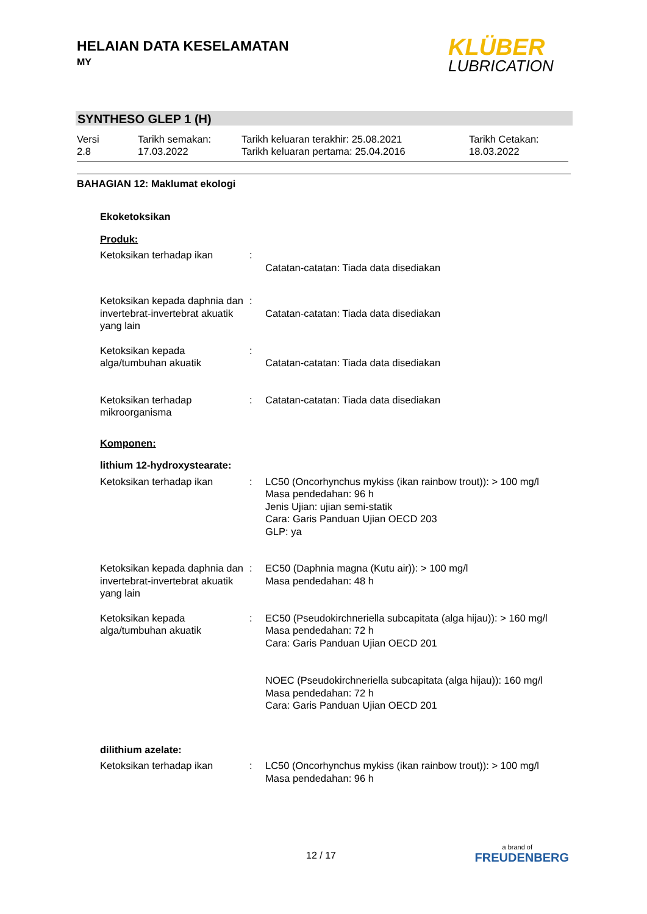HELAIAN DATA KESELAMATAN
MY
KLÜBER
LUBRICATION
SYNTHESO GLEP 1 (H)
Versi
2.8
Tarikh semakan:
17.03.2022
Tarikh keluaran terakhir: 25.08.2021
Tarikh keluaran pertama: 25.04.2016
Tarikh Cetakan:
18.03.2022
BAHAGIAN 12: Maklumat ekologi
Ekoketoksikan
Produk:
Ketoksikan terhadap ikan :
Catatan-catatan: Tiada data disediakan
Ketoksikan kepada daphnia dan invertebrat-invertebrat akuatik yang lain
:
Catatan-catatan: Tiada data disediakan
Ketoksikan kepada alga/tumbuhan akuatik
:
Catatan-catatan: Tiada data disediakan
Ketoksikan terhadap mikroorganisma
: Catatan-catatan: Tiada data disediakan
Komponen:
lithium 12-hydroxystearate:
Ketoksikan terhadap ikan : LC50 (Oncorhynchus mykiss (ikan rainbow trout)): > 100 mg/l
Masa pendedahan: 96 h
Jenis Ujian: ujian semi-statik
Cara: Garis Panduan Ujian OECD 203
GLP: ya
Ketoksikan kepada daphnia dan invertebrat-invertebrat akuatik yang lain
: EC50 (Daphnia magna (Kutu air)): > 100 mg/l
Masa pendedahan: 48 h
Ketoksikan kepada alga/tumbuhan akuatik
: EC50 (Pseudokirchneriella subcapitata (alga hijau)): > 160 mg/l
Masa pendedahan: 72 h
Cara: Garis Panduan Ujian OECD 201
NOEC (Pseudokirchneriella subcapitata (alga hijau)): 160 mg/l
Masa pendedahan: 72 h
Cara: Garis Panduan Ujian OECD 201
dilithium azelate:
Ketoksikan terhadap ikan : LC50 (Oncorhynchus mykiss (ikan rainbow trout)): > 100 mg/l
Masa pendedahan: 96 h
12 / 17
a brand of
FREUDENBERG